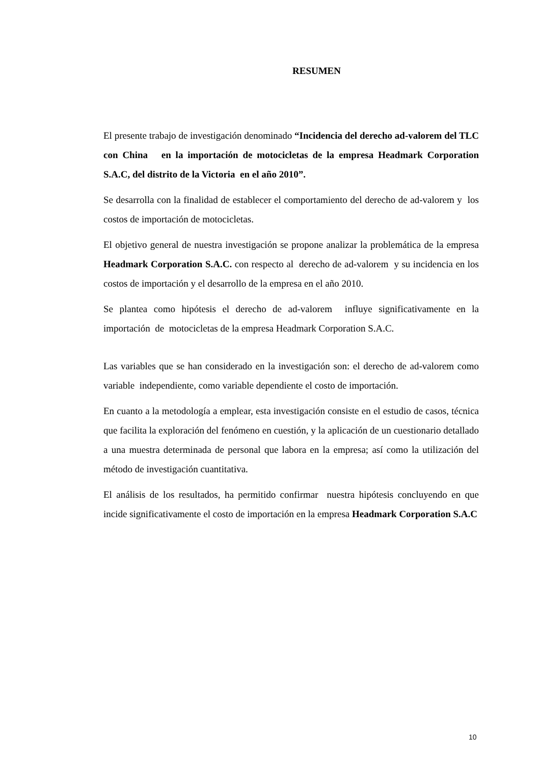RESUMEN
El presente trabajo de investigación denominado “Incidencia del derecho ad-valorem del TLC con China en la importación de motocicletas de la empresa Headmark Corporation S.A.C, del distrito de la Victoria en el año 2010”.
Se desarrolla con la finalidad de establecer el comportamiento del derecho de ad-valorem y los costos de importación de motocicletas.
El objetivo general de nuestra investigación se propone analizar la problemática de la empresa Headmark Corporation S.A.C. con respecto al derecho de ad-valorem y su incidencia en los costos de importación y el desarrollo de la empresa en el año 2010.
Se plantea como hipótesis el derecho de ad-valorem influye significativamente en la importación de motocicletas de la empresa Headmark Corporation S.A.C.
Las variables que se han considerado en la investigación son: el derecho de ad-valorem como variable independiente, como variable dependiente el costo de importación.
En cuanto a la metodología a emplear, esta investigación consiste en el estudio de casos, técnica que facilita la exploración del fenómeno en cuestión, y la aplicación de un cuestionario detallado a una muestra determinada de personal que labora en la empresa; así como la utilización del método de investigación cuantitativa.
El análisis de los resultados, ha permitido confirmar nuestra hipótesis concluyendo en que incide significativamente el costo de importación en la empresa Headmark Corporation S.A.C
10